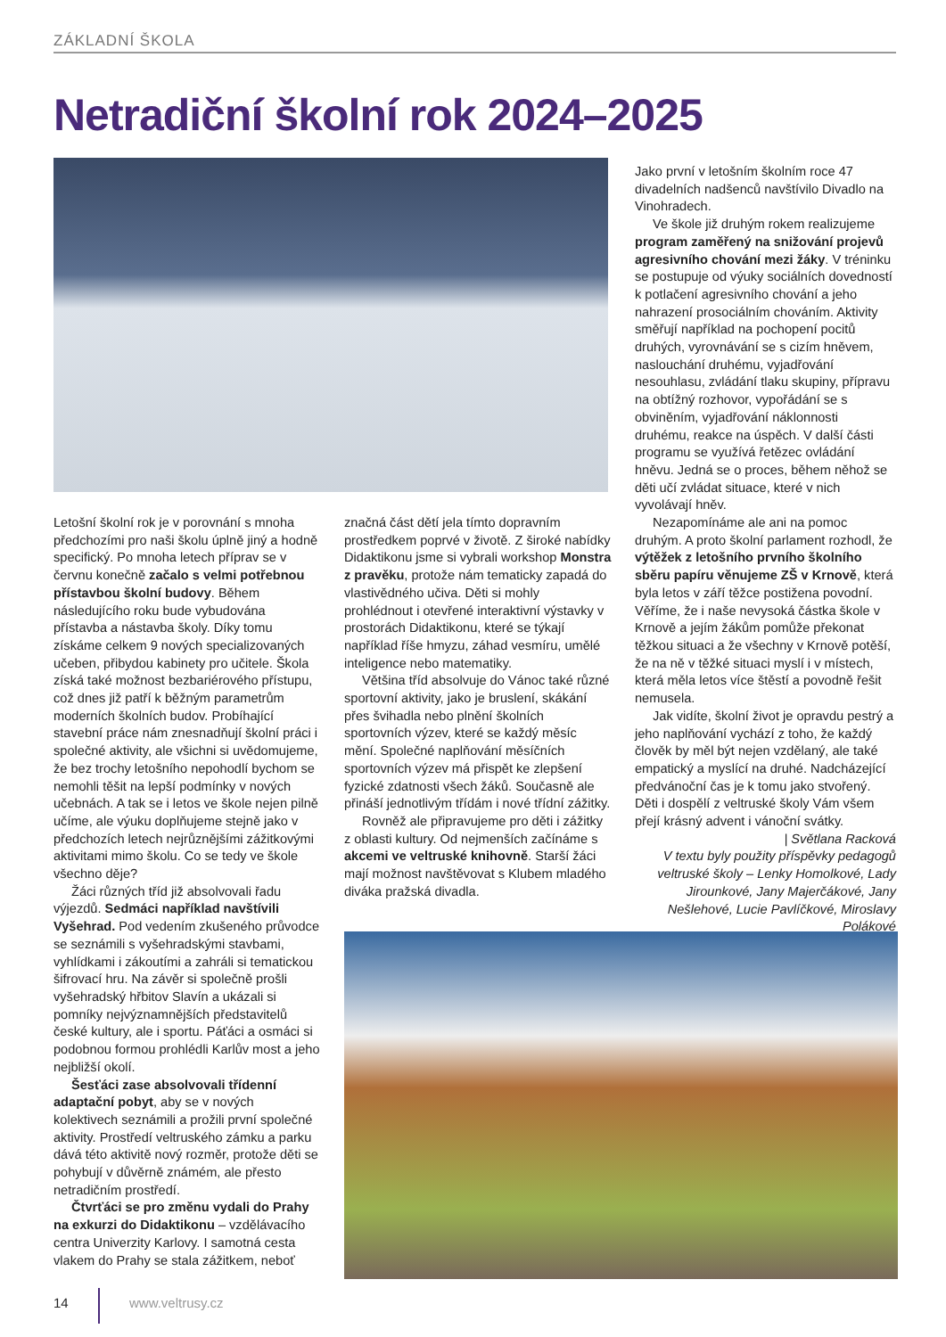ZÁKLADNÍ ŠKOLA
Netradiční školní rok 2024–2025
Jako první v letošním školním roce 47 divadelních nadšenců navštívilo Divadlo na Vinohradech.
Ve škole již druhým rokem realizujeme program zaměřený na snižování projevů agresivního chování mezi žáky. V tréninku se postupuje od výuky sociálních dovedností k potlačení agresivního chování a jeho nahrazení prosociálním chováním. Aktivity směřují například na pochopení pocitů druhých, vyrovnávání se s cizím hněvem, naslouchání druhému, vyjadřování nesouhlasu, zvládání tlaku skupiny, přípravu na obtížný rozhovor, vypořádání se s obviněním, vyjadřování náklonnosti druhému, reakce na úspěch. V další části programu se využívá řetězec ovládání hněvu. Jedná se o proces, během něhož se děti učí zvládat situace, které v nich vyvolávají hněv.
Nezapomínáme ale ani na pomoc druhým. A proto školní parlament rozhodl, že výtěžek z letošního prvního školního sběru papíru věnujeme ZŠ v Krnově, která byla letos v září těžce postižena povodní. Věříme, že i naše nevysoká částka škole v Krnově a jejím žákům pomůže překonat těžkou situaci a že všechny v Krnově potěší, že na ně v těžké situaci myslí i v místech, která měla letos více štěstí a povodně řešit nemusela.
Jak vidíte, školní život je opravdu pestrý a jeho naplňování vychází z toho, že každý člověk by měl být nejen vzdělaný, ale také empatický a myslící na druhé. Nadcházející předvánoční čas je k tomu jako stvořený. Děti i dospělí z veltruské školy Vám všem přejí krásný advent i vánoční svátky.
| Světlana Racková
V textu byly použity příspěvky pedagogů veltruské školy – Lenky Homolkové, Lady Jirounkové, Jany Majerčákové, Jany Nešlehové, Lucie Pavlíčkové, Miroslavy Polákové
Letošní školní rok je v porovnání s mnoha předchozími pro naši školu úplně jiný a hodně specifický. Po mnoha letech příprav se v červnu konečně začalo s velmi potřebnou přístavbou školní budovy. Během následujícího roku bude vybudována přístavba a nástavba školy. Díky tomu získáme celkem 9 nových specializovaných učeben, přibydou kabinety pro učitele. Škola získá také možnost bezbariérového přístupu, což dnes již patří k běžným parametrům moderních školních budov. Probíhající stavební práce nám znesnadňují školní práci i společné aktivity, ale všichni si uvědomujeme, že bez trochy letošního nepohodlí bychom se nemohli těšit na lepší podmínky v nových učebnách. A tak se i letos ve škole nejen pilně učíme, ale výuku doplňujeme stejně jako v předchozích letech nejrůznějšími zážitkovými aktivitami mimo školu. Co se tedy ve škole všechno děje?
Žáci různých tříd již absolvovali řadu výjezdů. Sedmáci například navštívili Vyšehrad. Pod vedením zkušeného průvodce se seznámili s vyšehradskými stavbami, vyhlídkami i zákoutími a zahráli si tematickou šifrovací hru. Na závěr si společně prošli vyšehradský hřbitov Slavín a ukázali si pomníky nejvýznamnějších představitelů české kultury, ale i sportu. Páťáci a osmáci si podobnou formou prohlédli Karlův most a jeho nejbližší okolí.
Šesťáci zase absolvovali třídenní adaptační pobyt, aby se v nových kolektivech seznámili a prožili první společné aktivity. Prostředí veltruského zámku a parku dává této aktivitě nový rozměr, protože děti se pohybují v důvěrně známém, ale přesto netradičním prostředí.
Čtvrťáci se pro změnu vydali do Prahy na exkurzi do Didaktikonu – vzdělávacího centra Univerzity Karlovy. I samotná cesta vlakem do Prahy se stala zážitkem, neboť
značná část dětí jela tímto dopravním prostředkem poprvé v životě. Z široké nabídky Didaktikonu jsme si vybrali workshop Monstra z pravěku, protože nám tematicky zapadá do vlastivědného učiva. Děti si mohly prohlédnout i otevřené interaktivní výstavky v prostorách Didaktikonu, které se týkají například říše hmyzu, záhad vesmíru, umělé inteligence nebo matematiky.
Většina tříd absolvuje do Vánoc také různé sportovní aktivity, jako je bruslení, skákání přes švihadla nebo plnění školních sportovních výzev, které se každý měsíc mění. Společné naplňování měsíčních sportovních výzev má přispět ke zlepšení fyzické zdatnosti všech žáků. Současně ale přináší jednotlivým třídám i nové třídní zážitky.
Rovněž ale připravujeme pro děti i zážitky z oblasti kultury. Od nejmenších začínáme s akcemi ve veltruské knihovně. Starší žáci mají možnost navštěvovat s Klubem mladého diváka pražská divadla.
14
www.veltrusy.cz